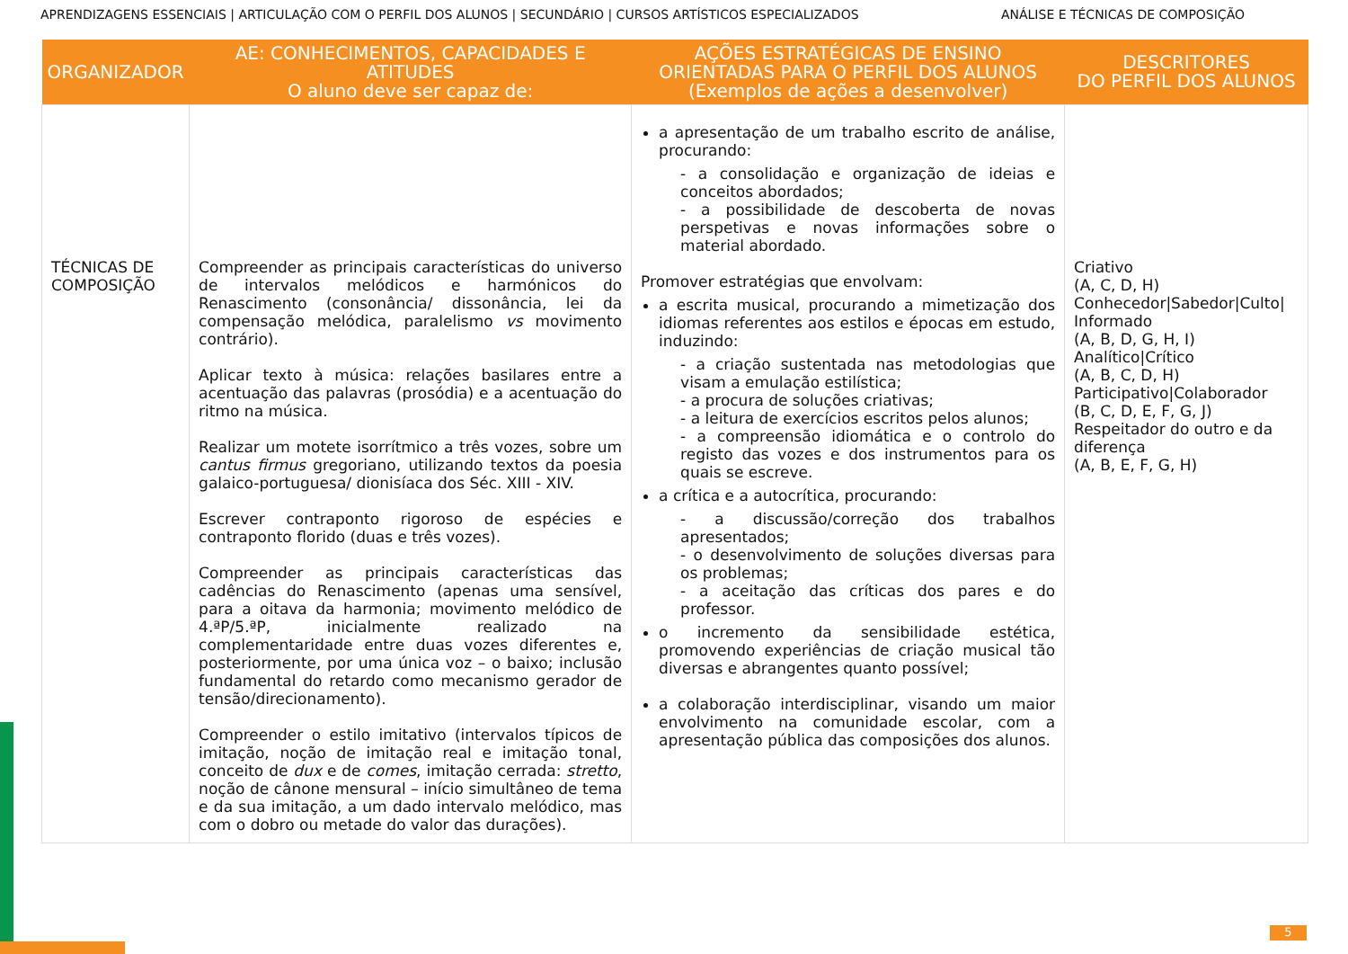APRENDIZAGENS ESSENCIAIS | ARTICULAÇÃO COM O PERFIL DOS ALUNOS | SECUNDÁRIO | CURSOS ARTÍSTICOS ESPECIALIZADOS ANÁLISE E TÉCNICAS DE COMPOSIÇÃO
| ORGANIZADOR | AE: CONHECIMENTOS, CAPACIDADES E ATITUDES O aluno deve ser capaz de: | AÇÕES ESTRATÉGICAS DE ENSINO ORIENTADAS PARA O PERFIL DOS ALUNOS (Exemplos de ações a desenvolver) | DESCRITORES DO PERFIL DOS ALUNOS |
| --- | --- | --- | --- |
| TÉCNICAS DE COMPOSIÇÃO | Compreender as principais características do universo de intervalos melódicos e harmónicos do Renascimento (consonância/ dissonância, lei da compensação melódica, paralelismo vs movimento contrário). Aplicar texto à música: relações basilares entre a acentuação das palavras (prosódia) e a acentuação do ritmo na música. Realizar um motete isorrítmico a três vozes, sobre um cantus firmus gregoriano, utilizando textos da poesia galaico-portuguesa/ dionisíaca dos Séc. XIII - XIV. Escrever contraponto rigoroso de espécies e contraponto florido (duas e três vozes). Compreender as principais características das cadências do Renascimento (apenas uma sensível, para a oitava da harmonia; movimento melódico de 4.ªP/5.ªP, inicialmente realizado na complementaridade entre duas vozes diferentes e, posteriormente, por uma única voz – o baixo; inclusão fundamental do retardo como mecanismo gerador de tensão/direcionamento). Compreender o estilo imitativo (intervalos típicos de imitação, noção de imitação real e imitação tonal, conceito de dux e de comes , imitação cerrada: stretto , noção de cânone mensural – início simultâneo de tema e da sua imitação, a um dado intervalo melódico, mas com o dobro ou metade do valor das durações). | a apresentação de um trabalho escrito de análise, procurando: - a consolidação e organização de ideias e conceitos abordados; - a possibilidade de descoberta de novas perspetivas e novas informações sobre o material abordado. Promover estratégias que envolvam: a escrita musical, procurando a mimetização dos idiomas referentes aos estilos e épocas em estudo, induzindo: - a criação sustentada nas metodologias que visam a emulação estilística; - a procura de soluções criativas; - a leitura de exercícios escritos pelos alunos; - a compreensão idiomática e o controlo do registo das vozes e dos instrumentos para os quais se escreve. a crítica e a autocrítica, procurando: - a discussão/correção dos trabalhos apresentados; - o desenvolvimento de soluções diversas para os problemas; - a aceitação das críticas dos pares e do professor. o incremento da sensibilidade estética, promovendo experiências de criação musical tão diversas e abrangentes quanto possível; a colaboração interdisciplinar, visando um maior envolvimento na comunidade escolar, com a apresentação pública das composições dos alunos. | Criativo (A, C, D, H) Conhecedor/Sabedor/Culto/ Informado (A, B, D, G, H, I) Analítico/Crítico (A, B, C, D, H) Participativo/Colaborador (B, C, D, E, F, G, J) Respeitador do outro e da diferença (A, B, E, F, G, H) |
5